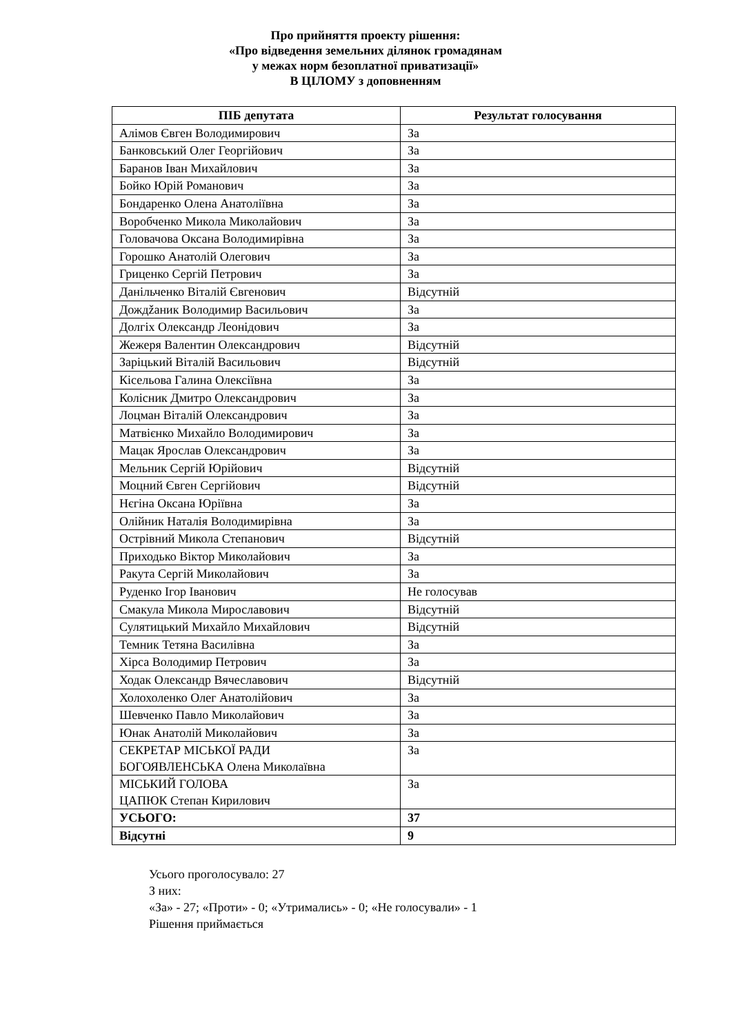Про прийняття проекту рішення:
«Про відведення земельних ділянок громадянам
у межах норм безоплатної приватизації»
В ЦІЛОМУ з доповненням
| ПІБ депутата | Результат голосування |
| --- | --- |
| Алімов Євген Володимирович | За |
| Банковський Олег Георгійович | За |
| Баранов Іван Михайлович | За |
| Бойко Юрій Романович | За |
| Бондаренко Олена Анатоліївна | За |
| Воробченко Микола Миколайович | За |
| Головачова Оксана Володимирівна | За |
| Горошко Анатолій Олегович | За |
| Гриценко Сергій Петрович | За |
| Данільченко Віталій Євгенович | Відсутній |
| Дождžаник Володимир Васильович | За |
| Долгіх Олександр Леонідович | За |
| Жежеря Валентин Олександрович | Відсутній |
| Заріцький Віталій Васильович | Відсутній |
| Кісельова Галина Олексіївна | За |
| Колісник Дмитро Олександрович | За |
| Лоцман Віталій Олександрович | За |
| Матвієнко Михайло Володимирович | За |
| Мацак Ярослав Олександрович | За |
| Мельник Сергій Юрійович | Відсутній |
| Моцний Євген Сергійович | Відсутній |
| Нєгіна Оксана Юріївна | За |
| Олійник Наталія Володимирівна | За |
| Острівний Микола Степанович | Відсутній |
| Приходько Віктор Миколайович | За |
| Ракута Сергій Миколайович | За |
| Руденко Ігор Іванович | Не голосував |
| Смакула Микола Мирославович | Відсутній |
| Сулятицький Михайло Михайлович | Відсутній |
| Темник Тетяна Василівна | За |
| Хірса Володимир Петрович | За |
| Ходак Олександр Вячеславович | Відсутній |
| Холохоленко Олег Анатолійович | За |
| Шевченко Павло Миколайович | За |
| Юнак Анатолій Миколайович | За |
| СЕКРЕТАР МІСЬКОЇ РАДИ БОГОЯВЛЕНСЬКА Олена Миколаївна | За |
| МІСЬКИЙ ГОЛОВА ЦАПЮК Степан Кирилович | За |
| УСЬОГО: | 37 |
| Відсутні | 9 |
Усього проголосувало: 27
З них:
«За» - 27; «Проти» - 0; «Утримались» - 0; «Не голосували» - 1
Рішення приймається